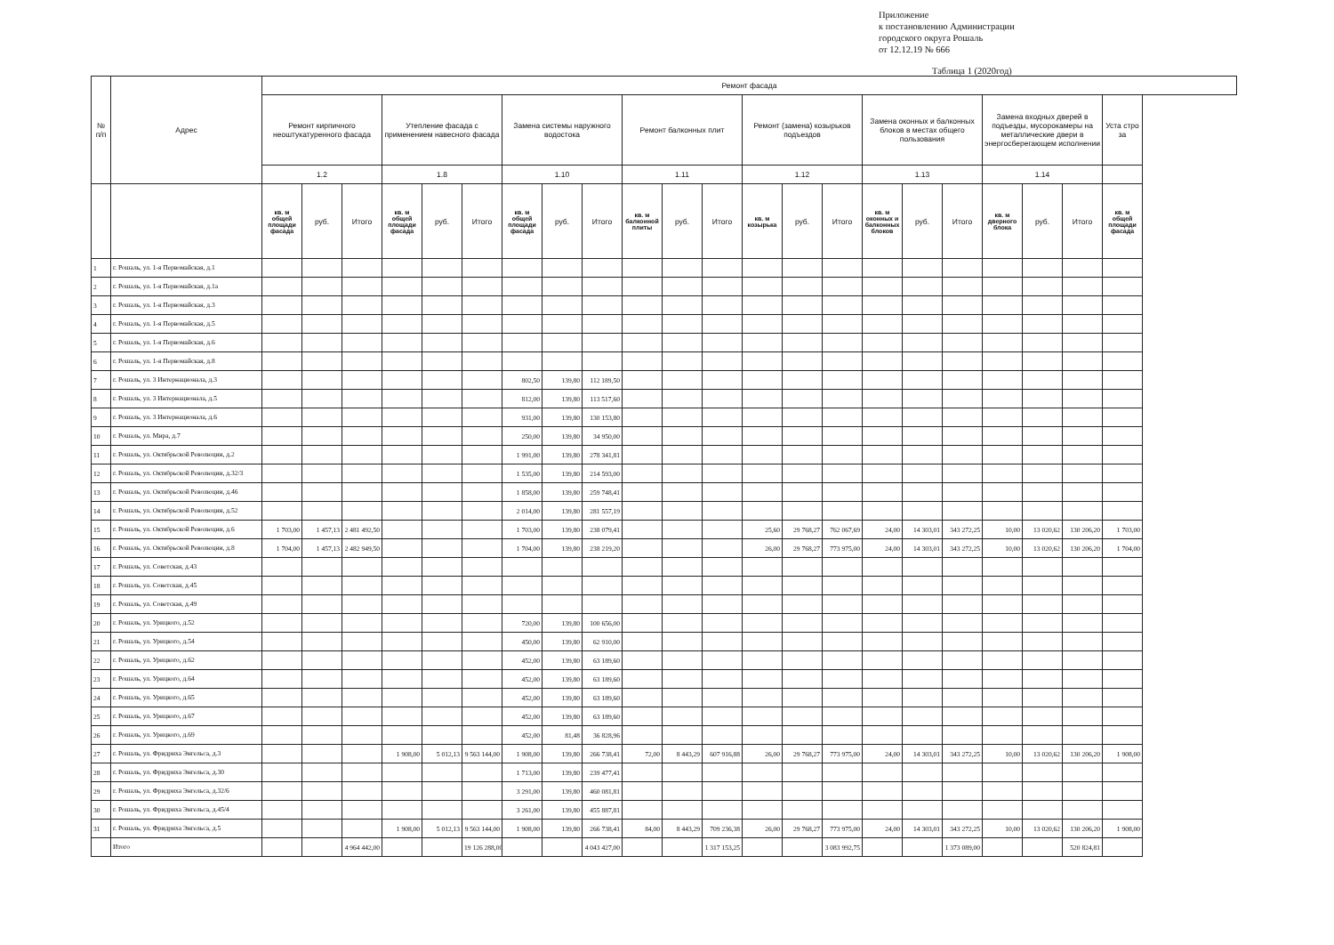Приложение
к постановлению Администрации
городского округа Рошаль
от 12.12.19 № 666
Таблица 1 (2020год)
| № п/п | Адрес | Ремонт фасада | | | | | | | | | | | | | | | | | | | | | |
| --- | --- | --- | --- | --- | --- | --- | --- | --- | --- | --- | --- | --- | --- | --- | --- | --- | --- | --- | --- | --- | --- | --- | --- |
| | | Ремонт кирпичного неоштукатуренного фасада | | | Утепление фасада с применением навесного фасада | | | Замена системы наружного водостока | | | Ремонт балконных плит | | | Ремонт (замена) козырьков подъездов | | | Замена оконных и балконных блоков в местах общего пользования | | | Замена входных дверей в подъезды, мусорокамеры на металлические двери в энергосберегающем исполнении | | | Уста стро за |
| | | 1.2 | | | 1.8 | | | 1.10 | | | 1.11 | | | 1.12 | | | 1.13 | | | 1.14 | | | |
| | | кв. м общей площади фасада | руб. | Итого | кв. м общей площади фасада | руб. | Итого | кв. м общей площади фасада | руб. | Итого | кв. м балконной плиты | руб. | Итого | кв. м козырька | руб. | Итого | кв. м оконных и балконных блоков | руб. | Итого | кв. м дверного блока | руб. | Итого | кв. м общей площади фасада |
| 1 | г. Рошаль, ул. 1-я Первомайская, д.1 | | | | | | | | | | | | | | | | | | | | | | |
| 2 | г. Рошаль, ул. 1-я Первомайская, д.1а | | | | | | | | | | | | | | | | | | | | | | |
| 3 | г. Рошаль, ул. 1-я Первомайская, д.3 | | | | | | | | | | | | | | | | | | | | | | |
| 4 | г. Рошаль, ул. 1-я Первомайская, д.5 | | | | | | | | | | | | | | | | | | | | | | |
| 5 | г. Рошаль, ул. 1-я Первомайская, д.6 | | | | | | | | | | | | | | | | | | | | | | |
| 6 | г. Рошаль, ул. 1-я Первомайская, д.8 | | | | | | | | | | | | | | | | | | | | | | |
| 7 | г. Рошаль, ул. 3 Интернационала, д.3 | | | | | | | 802,50 | 139,80 | 112 189,50 | | | | | | | | | | | | | |
| 8 | г. Рошаль, ул. 3 Интернационала, д.5 | | | | | | | 812,00 | 139,80 | 113 517,60 | | | | | | | | | | | | | |
| 9 | г. Рошаль, ул. 3 Интернационала, д.6 | | | | | | | 931,00 | 139,80 | 130 153,80 | | | | | | | | | | | | | |
| 10 | г. Рошаль, ул. Мира, д.7 | | | | | | | 250,00 | 139,80 | 34 950,00 | | | | | | | | | | | | | |
| 11 | г. Рошаль, ул. Октябрьской Революции, д.2 | | | | | | | 1 991,00 | 139,80 | 278 341,81 | | | | | | | | | | | | | |
| 12 | г. Рошаль, ул. Октябрьской Революции, д.32/3 | | | | | | | 1 535,00 | 139,80 | 214 593,00 | | | | | | | | | | | | | |
| 13 | г. Рошаль, ул. Октябрьской Революции, д.46 | | | | | | | 1 858,00 | 139,80 | 259 748,41 | | | | | | | | | | | | | |
| 14 | г. Рошаль, ул. Октябрьской Революции, д.52 | | | | | | | 2 014,00 | 139,80 | 281 557,19 | | | | | | | | | | | | | |
| 15 | г. Рошаль, ул. Октябрьской Революции, д.6 | 1 703,00 | 1 457,13 | 2 481 492,50 | | | | 1 703,00 | 139,80 | 238 079,41 | | | | 25,60 | 29 768,27 | 762 067,69 | 24,00 | 14 303,01 | 343 272,25 | 10,00 | 13 020,62 | 130 206,20 | 1 703,00 |
| 16 | г. Рошаль, ул. Октябрьской Революции, д.8 | 1 704,00 | 1 457,13 | 2 482 949,50 | | | | 1 704,00 | 139,80 | 238 219,20 | | | | 26,00 | 29 768,27 | 773 975,00 | 24,00 | 14 303,01 | 343 272,25 | 10,00 | 13 020,62 | 130 206,20 | 1 704,00 |
| 17 | г. Рошаль, ул. Советская, д.43 | | | | | | | | | | | | | | | | | | | | | | |
| 18 | г. Рошаль, ул. Советская, д.45 | | | | | | | | | | | | | | | | | | | | | | |
| 19 | г. Рошаль, ул. Советская, д.49 | | | | | | | | | | | | | | | | | | | | | | |
| 20 | г. Рошаль, ул. Урицкого, д.52 | | | | | | | 720,00 | 139,80 | 100 656,00 | | | | | | | | | | | | | |
| 21 | г. Рошаль, ул. Урицкого, д.54 | | | | | | | 450,00 | 139,80 | 62 910,00 | | | | | | | | | | | | | |
| 22 | г. Рошаль, ул. Урицкого, д.62 | | | | | | | 452,00 | 139,80 | 63 189,60 | | | | | | | | | | | | | |
| 23 | г. Рошаль, ул. Урицкого, д.64 | | | | | | | 452,00 | 139,80 | 63 189,60 | | | | | | | | | | | | | |
| 24 | г. Рошаль, ул. Урицкого, д.65 | | | | | | | 452,00 | 139,80 | 63 189,60 | | | | | | | | | | | | | |
| 25 | г. Рошаль, ул. Урицкого, д.67 | | | | | | | 452,00 | 139,80 | 63 189,60 | | | | | | | | | | | | | |
| 26 | г. Рошаль, ул. Урицкого, д.69 | | | | | | | 452,00 | 81,48 | 36 828,96 | | | | | | | | | | | | | |
| 27 | г. Рошаль, ул. Фридриха Энгельса, д.3 | | | | 1 908,00 | 5 012,13 | 9 563 144,00 | 1 908,00 | 139,80 | 266 738,41 | 72,00 | 8 443,29 | 607 916,88 | 26,00 | 29 768,27 | 773 975,00 | 24,00 | 14 303,01 | 343 272,25 | 10,00 | 13 020,62 | 130 206,20 | 1 908,00 |
| 28 | г. Рошаль, ул. Фридриха Энгельса, д.30 | | | | | | | 1 713,00 | 139,80 | 239 477,41 | | | | | | | | | | | | | |
| 29 | г. Рошаль, ул. Фридриха Энгельса, д.32/6 | | | | | | | 3 291,00 | 139,80 | 460 081,81 | | | | | | | | | | | | | |
| 30 | г. Рошаль, ул. Фридриха Энгельса, д.45/4 | | | | | | | 3 261,00 | 139,80 | 455 887,81 | | | | | | | | | | | | | |
| 31 | г. Рошаль, ул. Фридриха Энгельса, д.5 | | | | 1 908,00 | 5 012,13 | 9 563 144,00 | 1 908,00 | 139,80 | 266 738,41 | 84,00 | 8 443,29 | 709 236,38 | 26,00 | 29 768,27 | 773 975,00 | 24,00 | 14 303,01 | 343 272,25 | 10,00 | 13 020,62 | 130 206,20 | 1 908,00 |
| | Итого | | | 4 964 442,00 | | | 19 126 288,00 | | | 4 043 427,00 | | | 1 317 153,25 | | | 3 083 992,75 | | | 1 373 089,00 | | | 520 824,81 | |